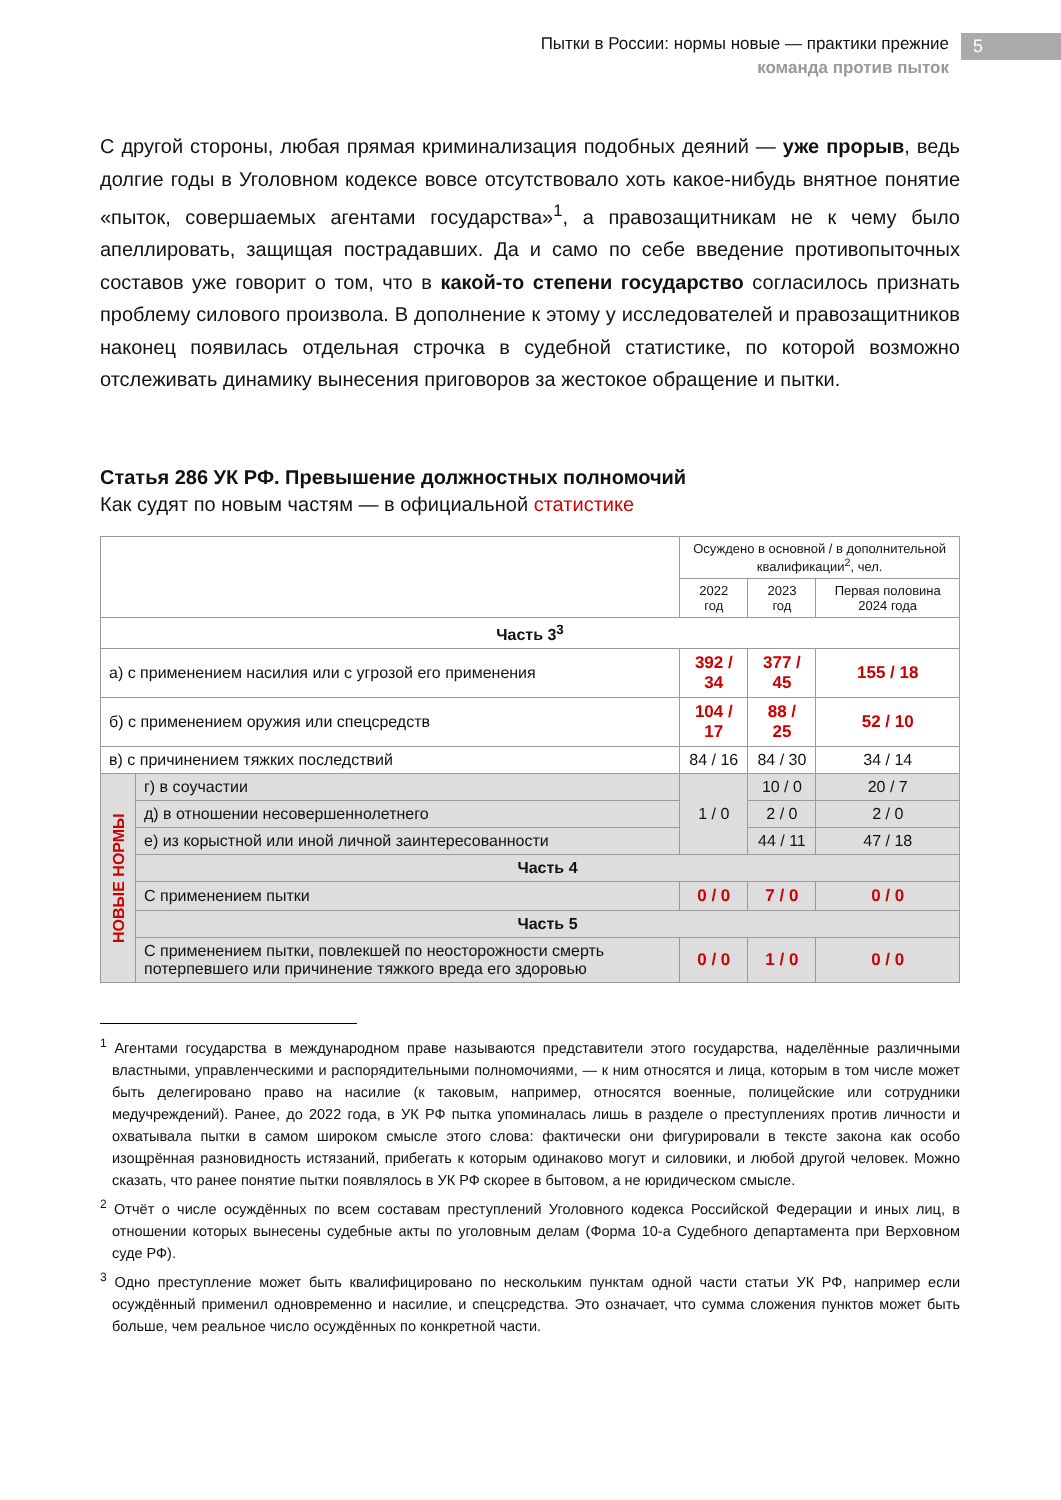Пытки в России: нормы новые — практики прежние
команда против пыток
5
С другой стороны, любая прямая криминализация подобных деяний — уже прорыв, ведь долгие годы в Уголовном кодексе вовсе отсутствовало хоть какое-нибудь внятное понятие «пыток, совершаемых агентами государства»<sup>1</sup>, а правозащитникам не к чему было апеллировать, защищая пострадавших. Да и само по себе введение противопыточных составов уже говорит о том, что в какой-то степени государство согласилось признать проблему силового произвола. В дополнение к этому у исследователей и правозащитников наконец появилась отдельная строчка в судебной статистике, по которой возможно отслеживать динамику вынесения приговоров за жестокое обращение и пытки.
Статья 286 УК РФ. Превышение должностных полномочий
Как судят по новым частям — в официальной статистике
| | | Осуждено в основной / в дополнительной квалификации<sup>2</sup>, чел. | | |
| | | 2022 год | 2023 год | Первая половина 2024 года |
| Часть 3<sup>3</sup> | | | | |
| а) с применением насилия или с угрозой его применения | | 392 / 34 | 377 / 45 | 155 / 18 |
| б) с применением оружия или спецсредств | | 104 / 17 | 88 / 25 | 52 / 10 |
| в) с причинением тяжких последствий | | 84 / 16 | 84 / 30 | 34 / 14 |
| НОВЫЕ НОРМЫ | г) в соучастии | 1 / 0 | 10 / 0 | 20 / 7 |
| | д) в отношении несовершеннолетнего | | 2 / 0 | 2 / 0 |
| | е) из корыстной или иной личной заинтересованности | | 44 / 11 | 47 / 18 |
| | Часть 4 | | | |
| | С применением пытки | 0 / 0 | 7 / 0 | 0 / 0 |
| | Часть 5 | | | |
| | С применением пытки, повлекшей по неосторожности смерть потерпевшего или причинение тяжкого вреда его здоровью | 0 / 0 | 1 / 0 | 0 / 0 |
<sup>1</sup> Агентами государства в международном праве называются представители этого государства, наделённые различными властными, управленческими и распорядительными полномочиями, — к ним относятся и лица, которым в том числе может быть делегировано право на насилие (к таковым, например, относятся военные, полицейские или сотрудники медучреждений). Ранее, до 2022 года, в УК РФ пытка упоминалась лишь в разделе о преступлениях против личности и охватывала пытки в самом широком смысле этого слова: фактически они фигурировали в тексте закона как особо изощрённая разновидность истязаний, прибегать к которым одинаково могут и силовики, и любой другой человек. Можно сказать, что ранее понятие пытки появлялось в УК РФ скорее в бытовом, а не юридическом смысле.
<sup>2</sup> Отчёт о числе осуждённых по всем составам преступлений Уголовного кодекса Российской Федерации и иных лиц, в отношении которых вынесены судебные акты по уголовным делам (Форма 10-а Судебного департамента при Верховном суде РФ).
<sup>3</sup> Одно преступление может быть квалифицировано по нескольким пунктам одной части статьи УК РФ, например если осуждённый применил одновременно и насилие, и спецсредства. Это означает, что сумма сложения пунктов может быть больше, чем реальное число осуждённых по конкретной части.